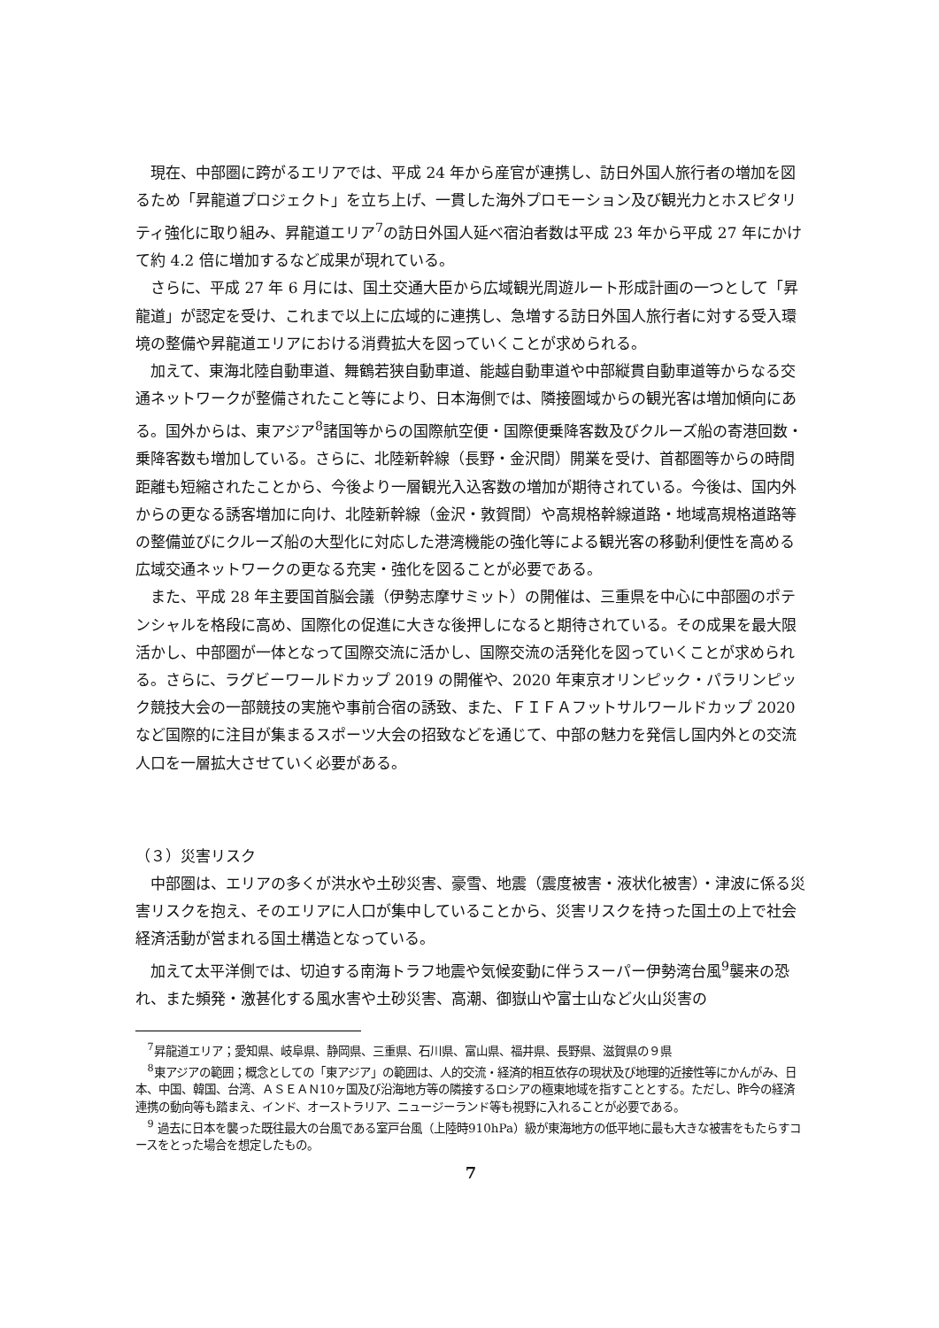現在、中部圏に跨がるエリアでは、平成 24 年から産官が連携し、訪日外国人旅行者の増加を図るため「昇龍道プロジェクト」を立ち上げ、一貫した海外プロモーション及び観光力とホスピタリティ強化に取り組み、昇龍道エリア<sup>7</sup>の訪日外国人延べ宿泊者数は平成 23 年から平成 27 年にかけて約 4.2 倍に増加するなど成果が現れている。
さらに、平成 27 年 6 月には、国土交通大臣から広域観光周遊ルート形成計画の一つとして「昇龍道」が認定を受け、これまで以上に広域的に連携し、急増する訪日外国人旅行者に対する受入環境の整備や昇龍道エリアにおける消費拡大を図っていくことが求められる。
加えて、東海北陸自動車道、舞鶴若狭自動車道、能越自動車道や中部縦貫自動車道等からなる交通ネットワークが整備されたこと等により、日本海側では、隣接圏域からの観光客は増加傾向にある。国外からは、東アジア<sup>8</sup>諸国等からの国際航空便・国際便乗降客数及びクルーズ船の寄港回数・乗降客数も増加している。さらに、北陸新幹線（長野・金沢間）開業を受け、首都圏等からの時間距離も短縮されたことから、今後より一層観光入込客数の増加が期待されている。今後は、国内外からの更なる誘客増加に向け、北陸新幹線（金沢・敦賀間）や高規格幹線道路・地域高規格道路等の整備並びにクルーズ船の大型化に対応した港湾機能の強化等による観光客の移動利便性を高める広域交通ネットワークの更なる充実・強化を図ることが必要である。
また、平成 28 年主要国首脳会議（伊勢志摩サミット）の開催は、三重県を中心に中部圏のポテンシャルを格段に高め、国際化の促進に大きな後押しになると期待されている。その成果を最大限活かし、中部圏が一体となって国際交流に活かし、国際交流の活発化を図っていくことが求められる。さらに、ラグビーワールドカップ 2019 の開催や、2020 年東京オリンピック・パラリンピック競技大会の一部競技の実施や事前合宿の誘致、また、ＦＩＦＡフットサルワールドカップ 2020 など国際的に注目が集まるスポーツ大会の招致などを通じて、中部の魅力を発信し国内外との交流人口を一層拡大させていく必要がある。
（３）災害リスク
中部圏は、エリアの多くが洪水や土砂災害、豪雪、地震（震度被害・液状化被害）・津波に係る災害リスクを抱え、そのエリアに人口が集中していることから、災害リスクを持った国土の上で社会経済活動が営まれる国土構造となっている。
加えて太平洋側では、切迫する南海トラフ地震や気候変動に伴うスーパー伊勢湾台風<sup>9</sup>襲来の恐れ、また頻発・激甚化する風水害や土砂災害、高潮、御嶽山や富士山など火山災害の
<sup>7</sup> 昇龍道エリア；愛知県、岐阜県、静岡県、三重県、石川県、富山県、福井県、長野県、滋賀県の９県
<sup>8</sup> 東アジアの範囲；概念としての「東アジア」の範囲は、人的交流・経済的相互依存の現状及び地理的近接性等にかんがみ、日本、中国、韓国、台湾、ＡＳＥＡＮ10ヶ国及び沿海地方等の隣接するロシアの極東地域を指すこととする。ただし、昨今の経済連携の動向等も踏まえ、インド、オーストラリア、ニュージーランド等も視野に入れることが必要である。
<sup>9</sup> 過去に日本を襲った既往最大の台風である室戸台風（上陸時910hPa）級が東海地方の低平地に最も大きな被害をもたらすコースをとった場合を想定したもの。
7